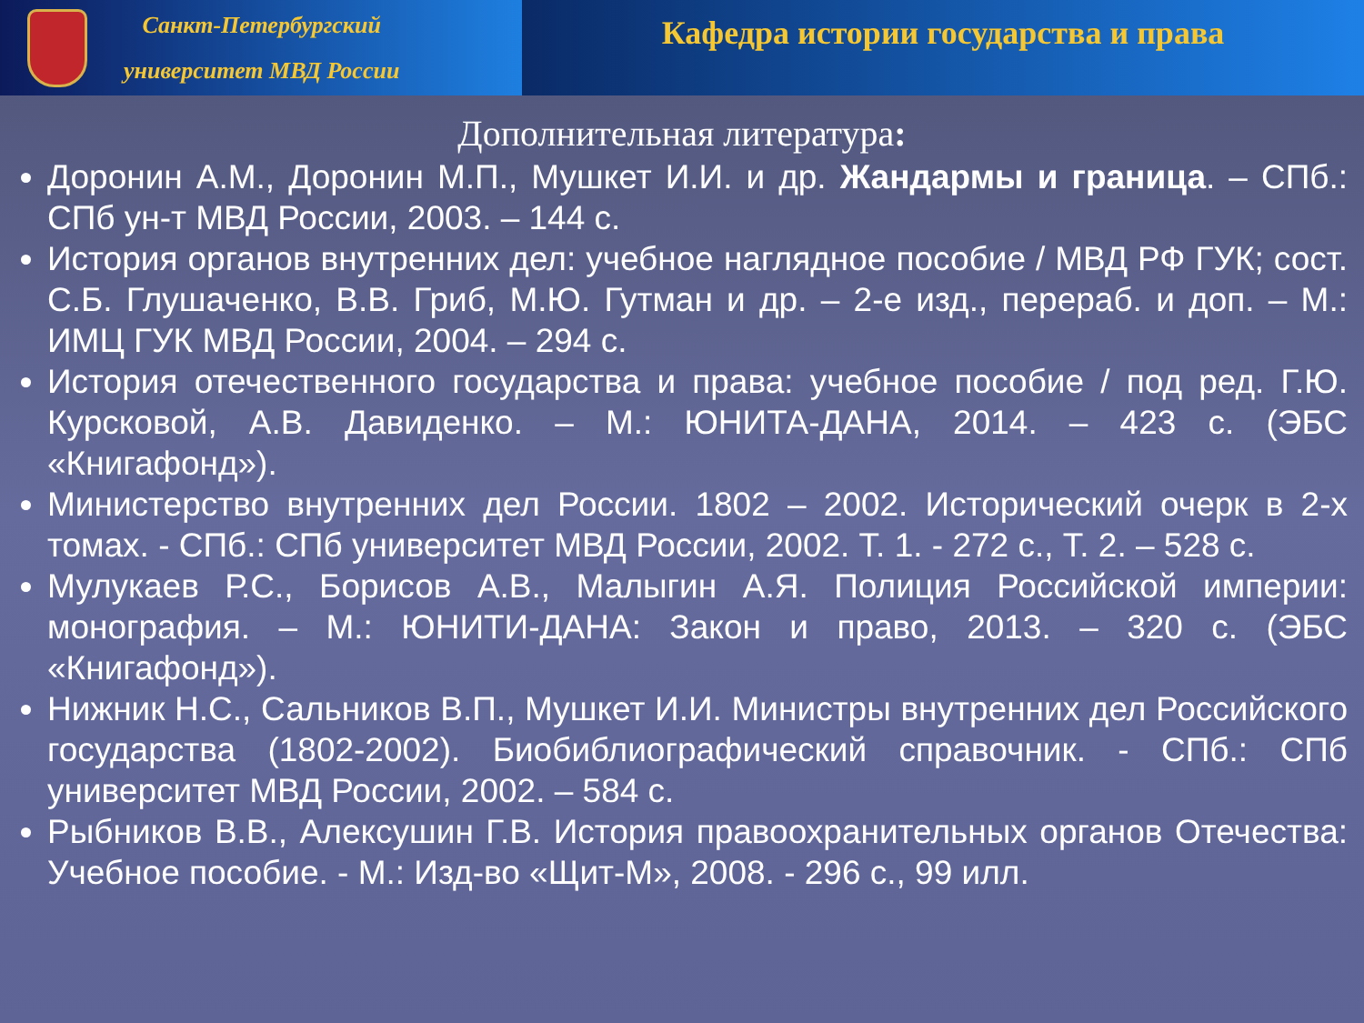Санкт-Петербургский
университет МВД России
Кафедра истории государства и права
Дополнительная литература:
Доронин А.М., Доронин М.П., Мушкет И.И. и др. Жандармы и граница. – СПб.: СПб ун-т МВД России, 2003. – 144 с.
История органов внутренних дел: учебное наглядное пособие / МВД РФ ГУК; сост. С.Б. Глушаченко, В.В. Гриб, М.Ю. Гутман и др. – 2-е изд., перераб. и доп. – М.: ИМЦ ГУК МВД России, 2004. – 294 с.
История отечественного государства и права: учебное пособие / под ред. Г.Ю. Курсковой, А.В. Давиденко. – М.: ЮНИТА-ДАНА, 2014. – 423 с. (ЭБС «Книгафонд»).
Министерство внутренних дел России. 1802 – 2002. Исторический очерк в 2-х томах. - СПб.: СПб университет МВД России, 2002. Т. 1. - 272 с., Т. 2. – 528 с.
Мулукаев Р.С., Борисов А.В., Малыгин А.Я. Полиция Российской империи: монография. – М.: ЮНИТИ-ДАНА: Закон и право, 2013. – 320 с. (ЭБС «Книгафонд»).
Нижник Н.С., Сальников В.П., Мушкет И.И. Министры внутренних дел Российского государства (1802-2002). Биобиблиографический справочник. - СПб.: СПб университет МВД России, 2002. – 584 с.
Рыбников В.В., Алексушин Г.В. История правоохранительных органов Отечества: Учебное пособие. - М.: Изд-во «Щит-М», 2008. - 296 с., 99 илл.